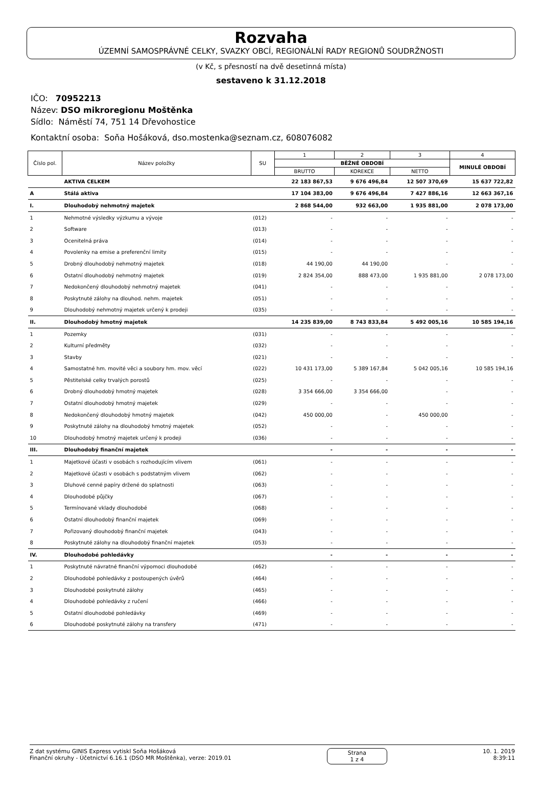Rozvaha
ÚZEMNÍ SAMOSPRÁVNÉ CELKY, SVAZKY OBCÍ, REGIONÁLNÍ RADY REGIONŮ SOUDRŽNOSTI
(v Kč, s přesností na dvě desetinná místa)
sestaveno k 31.12.2018
IČO: 70952213
Název: DSO mikroregionu Moštěnka
Sídlo: Náměstí 74, 751 14 Dřevohostice
Kontaktní osoba: Soňa Hošáková, dso.mostenka@seznam.cz, 608076082
| Číslo pol. | Název položky | SU | 1 | 2 | 3 | 4 |
| --- | --- | --- | --- | --- | --- | --- |
| | | | BĚŽNÉ OBDOBÍ | | | MINULÉ OBDOBÍ |
| | | | BRUTTO | KOREKCE | NETTO | |
| | AKTIVA CELKEM | | 22 183 867,53 | 9 676 496,84 | 12 507 370,69 | 15 637 722,82 |
| A | Stálá aktiva | | 17 104 383,00 | 9 676 496,84 | 7 427 886,16 | 12 663 367,16 |
| I. | Dlouhodobý nehmotný majetek | | 2 868 544,00 | 932 663,00 | 1 935 881,00 | 2 078 173,00 |
| 1 | Nehmotné výsledky výzkumu a vývoje | (012) | - | - | - | - |
| 2 | Software | (013) | - | - | - | - |
| 3 | Ocenitelná práva | (014) | - | - | - | - |
| 4 | Povolenky na emise a preferenční limity | (015) | - | - | - | - |
| 5 | Drobný dlouhodobý nehmotný majetek | (018) | 44 190,00 | 44 190,00 | - | - |
| 6 | Ostatní dlouhodobý nehmotný majetek | (019) | 2 824 354,00 | 888 473,00 | 1 935 881,00 | 2 078 173,00 |
| 7 | Nedokončený dlouhodobý nehmotný majetek | (041) | - | - | - | - |
| 8 | Poskytnuté zálohy na dlouhod. nehm. majetek | (051) | - | - | - | - |
| 9 | Dlouhodobý nehmotný majetek určený k prodeji | (035) | - | - | - | - |
| II. | Dlouhodobý hmotný majetek | | 14 235 839,00 | 8 743 833,84 | 5 492 005,16 | 10 585 194,16 |
| 1 | Pozemky | (031) | - | - | - | - |
| 2 | Kulturní předměty | (032) | - | - | - | - |
| 3 | Stavby | (021) | - | - | - | - |
| 4 | Samostatné hm. movité věci a soubory hm. mov. věcí | (022) | 10 431 173,00 | 5 389 167,84 | 5 042 005,16 | 10 585 194,16 |
| 5 | Pěstitelské celky trvalých porostů | (025) | - | - | - | - |
| 6 | Drobný dlouhodobý hmotný majetek | (028) | 3 354 666,00 | 3 354 666,00 | - | - |
| 7 | Ostatní dlouhodobý hmotný majetek | (029) | - | - | - | - |
| 8 | Nedokončený dlouhodobý hmotný majetek | (042) | 450 000,00 | - | 450 000,00 | - |
| 9 | Poskytnuté zálohy na dlouhodobý hmotný majetek | (052) | - | - | - | - |
| 10 | Dlouhodobý hmotný majetek určený k prodeji | (036) | - | - | - | - |
| III. | Dlouhodobý finanční majetek | | - | - | - | - |
| 1 | Majetkové účasti v osobách s rozhodujícím vlivem | (061) | - | - | - | - |
| 2 | Majetkové účasti v osobách s podstatným vlivem | (062) | - | - | - | - |
| 3 | Dluhové cenné papíry držené do splatnosti | (063) | - | - | - | - |
| 4 | Dlouhodobé půjčky | (067) | - | - | - | - |
| 5 | Termínované vklady dlouhodobé | (068) | - | - | - | - |
| 6 | Ostatní dlouhodobý finanční majetek | (069) | - | - | - | - |
| 7 | Pořizovaný dlouhodobý finanční majetek | (043) | - | - | - | - |
| 8 | Poskytnuté zálohy na dlouhodobý finanční majetek | (053) | - | - | - | - |
| IV. | Dlouhodobé pohledávky | | - | - | - | - |
| 1 | Poskytnuté návratné finanční výpomoci dlouhodobé | (462) | - | - | - | - |
| 2 | Dlouhodobé pohledávky z postoupených úvěrů | (464) | - | - | - | - |
| 3 | Dlouhodobé poskytnuté zálohy | (465) | - | - | - | - |
| 4 | Dlouhodobé pohledávky z ručení | (466) | - | - | - | - |
| 5 | Ostatní dlouhodobé pohledávky | (469) | - | - | - | - |
| 6 | Dlouhodobé poskytnuté zálohy na transfery | (471) | - | - | - | - |
Z dat systému GINIS Express vytiskl Soňa Hošáková
Finanční okruhy - Účetnictví 6.16.1 (DSO MR Moštěnka), verze: 2019.01
Strana
1 z 4
10. 1. 2019
8:39:11